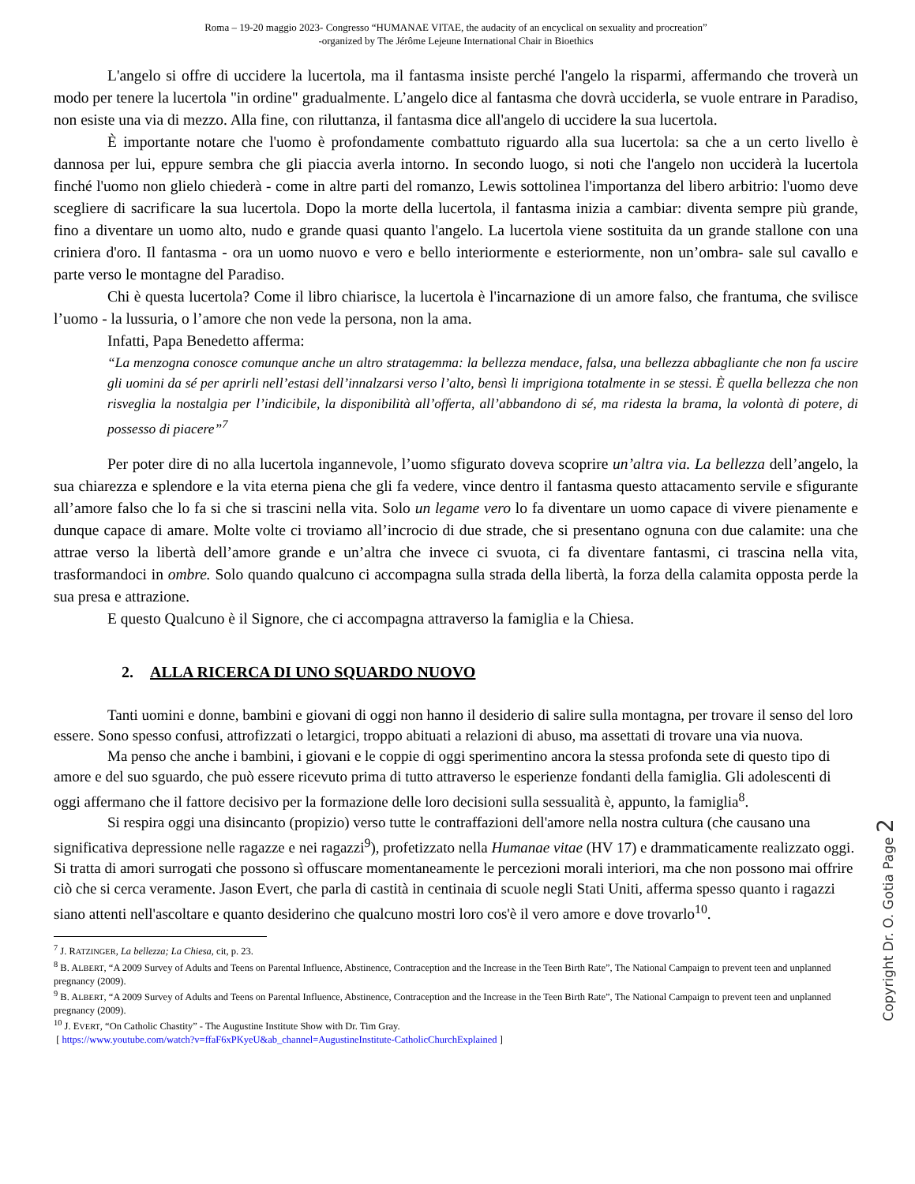Roma – 19-20 maggio 2023- Congresso “HUMANAE VITAE, the audacity of an encyclical on sexuality and procreation”
-organized by The Jérôme Lejeune International Chair in Bioethics
L'angelo si offre di uccidere la lucertola, ma il fantasma insiste perché l'angelo la risparmi, affermando che troverà un modo per tenere la lucertola "in ordine" gradualmente. L’angelo dice al fantasma che dovrà ucciderla, se vuole entrare in Paradiso, non esiste una via di mezzo. Alla fine, con riluttanza, il fantasma dice all'angelo di uccidere la sua lucertola.
È importante notare che l'uomo è profondamente combattuto riguardo alla sua lucertola: sa che a un certo livello è dannosa per lui, eppure sembra che gli piaccia averla intorno. In secondo luogo, si noti che l'angelo non ucciderà la lucertola finché l'uomo non glielo chiederà - come in altre parti del romanzo, Lewis sottolinea l'importanza del libero arbitrio: l'uomo deve scegliere di sacrificare la sua lucertola. Dopo la morte della lucertola, il fantasma inizia a cambiar: diventa sempre più grande, fino a diventare un uomo alto, nudo e grande quasi quanto l'angelo. La lucertola viene sostituita da un grande stallone con una criniera d'oro. Il fantasma - ora un uomo nuovo e vero e bello interiormente e esteriormente, non un’ombra- sale sul cavallo e parte verso le montagne del Paradiso.
Chi è questa lucertola? Come il libro chiarisce, la lucertola è l'incarnazione di un amore falso, che frantuma, che svilisce l’uomo - la lussuria, o l’amore che non vede la persona, non la ama.
Infatti, Papa Benedetto afferma:
“La menzogna conosce comunque anche un altro stratagemma: la bellezza mendace, falsa, una bellezza abbagliante che non fa uscire gli uomini da sé per aprirli nell’estasi dell’innalzarsi verso l’alto, bensì li imprigiona totalmente in se stessi. È quella bellezza che non risveglia la nostalgia per l’indicibile, la disponibilità all’offerta, all’abbandono di sé, ma ridesta la brama, la volontà di potere, di possesso di piacere”<sup>7</sup>
Per poter dire di no alla lucertola ingannevole, l’uomo sfigurato doveva scoprire un’altra via. La bellezza dell’angelo, la sua chiarezza e splendore e la vita eterna piena che gli fa vedere, vince dentro il fantasma questo attacamento servile e sfigurante all’amore falso che lo fa si che si trascini nella vita. Solo un legame vero lo fa diventare un uomo capace di vivere pienamente e dunque capace di amare. Molte volte ci troviamo all’incrocio di due strade, che si presentano ognuna con due calamite: una che attrae verso la libertà dell’amore grande e un’altra che invece ci svuota, ci fa diventare fantasmi, ci trascina nella vita, trasformandoci in ombre. Solo quando qualcuno ci accompagna sulla strada della libertà, la forza della calamita opposta perde la sua presa e attrazione.
E questo Qualcuno è il Signore, che ci accompagna attraverso la famiglia e la Chiesa.
2. ALLA RICERCA DI UNO SQUARDO NUOVO
Tanti uomini e donne, bambini e giovani di oggi non hanno il desiderio di salire sulla montagna, per trovare il senso del loro essere. Sono spesso confusi, attrofizzati o letargici, troppo abituati a relazioni di abuso, ma assettati di trovare una via nuova.
Ma penso che anche i bambini, i giovani e le coppie di oggi sperimentino ancora la stessa profonda sete di questo tipo di amore e del suo sguardo, che può essere ricevuto prima di tutto attraverso le esperienze fondanti della famiglia. Gli adolescenti di oggi affermano che il fattore decisivo per la formazione delle loro decisioni sulla sessualità è, appunto, la famiglia<sup>8</sup>.
Si respira oggi una disincanto (propizio) verso tutte le contraffazioni dell'amore nella nostra cultura (che causano una significativa depressione nelle ragazze e nei ragazzi<sup>9</sup>), profetizzato nella Humanae vitae (HV 17) e drammaticamente realizzato oggi. Si tratta di amori surrogati che possono sì offuscare momentaneamente le percezioni morali interiori, ma che non possono mai offrire ciò che si cerca veramente. Jason Evert, che parla di castità in centinaia di scuole negli Stati Uniti, afferma spesso quanto i ragazzi siano attenti nell'ascoltare e quanto desiderino che qualcuno mostri loro cos'è il vero amore e dove trovarlo<sup>10</sup>.
<sup>7</sup> J. RATZINGER, La bellezza; La Chiesa, cit, p. 23.
<sup>8</sup> B. ALBERT, “A 2009 Survey of Adults and Teens on Parental Influence, Abstinence, Contraception and the Increase in the Teen Birth Rate”, The National Campaign to prevent teen and unplanned pregnancy (2009).
<sup>9</sup> B. ALBERT, “A 2009 Survey of Adults and Teens on Parental Influence, Abstinence, Contraception and the Increase in the Teen Birth Rate”, The National Campaign to prevent teen and unplanned pregnancy (2009).
<sup>10</sup> J. EVERT, “On Catholic Chastity” - The Augustine Institute Show with Dr. Tim Gray.
[ https://www.youtube.com/watch?v=ffaF6xPKyeU&ab_channel=AugustineInstitute-CatholicChurchExplained ]
Copyright Dr. O. Gotia Page 2